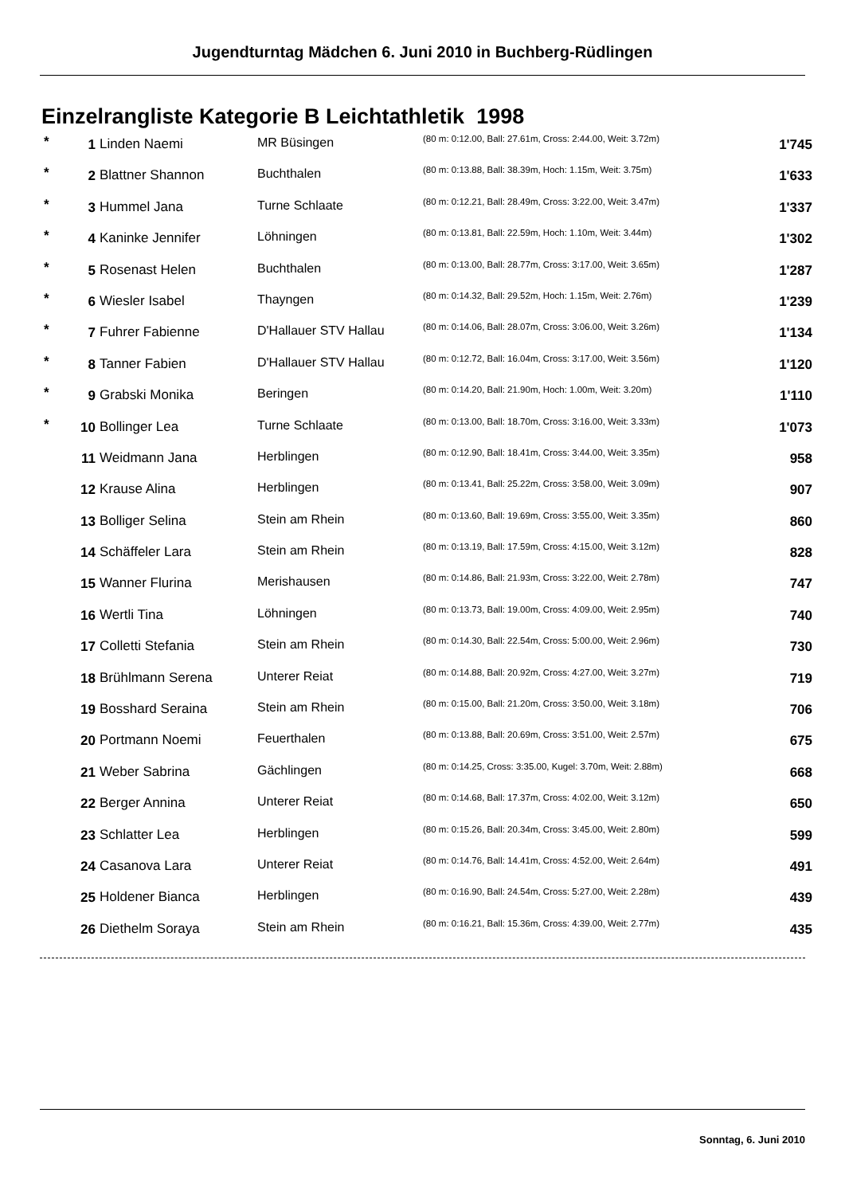Jugendturntag Mädchen 6. Juni 2010 in Buchberg-Rüdlingen
Einzelrangliste Kategorie B Leichtathletik 1998
| * | 1 | Linden Naemi | MR Büsingen | (80 m: 0:12.00, Ball: 27.61m, Cross: 2:44.00, Weit: 3.72m) | 1'745 |
| * | 2 | Blattner Shannon | Buchthalen | (80 m: 0:13.88, Ball: 38.39m, Hoch: 1.15m, Weit: 3.75m) | 1'633 |
| * | 3 | Hummel Jana | Turne Schlaate | (80 m: 0:12.21, Ball: 28.49m, Cross: 3:22.00, Weit: 3.47m) | 1'337 |
| * | 4 | Kaninke Jennifer | Löhningen | (80 m: 0:13.81, Ball: 22.59m, Hoch: 1.10m, Weit: 3.44m) | 1'302 |
| * | 5 | Rosenast Helen | Buchthalen | (80 m: 0:13.00, Ball: 28.77m, Cross: 3:17.00, Weit: 3.65m) | 1'287 |
| * | 6 | Wiesler Isabel | Thayngen | (80 m: 0:14.32, Ball: 29.52m, Hoch: 1.15m, Weit: 2.76m) | 1'239 |
| * | 7 | Fuhrer Fabienne | D'Hallauer STV Hallau | (80 m: 0:14.06, Ball: 28.07m, Cross: 3:06.00, Weit: 3.26m) | 1'134 |
| * | 8 | Tanner Fabien | D'Hallauer STV Hallau | (80 m: 0:12.72, Ball: 16.04m, Cross: 3:17.00, Weit: 3.56m) | 1'120 |
| * | 9 | Grabski Monika | Beringen | (80 m: 0:14.20, Ball: 21.90m, Hoch: 1.00m, Weit: 3.20m) | 1'110 |
| * | 10 | Bollinger Lea | Turne Schlaate | (80 m: 0:13.00, Ball: 18.70m, Cross: 3:16.00, Weit: 3.33m) | 1'073 |
| | 11 | Weidmann Jana | Herblingen | (80 m: 0:12.90, Ball: 18.41m, Cross: 3:44.00, Weit: 3.35m) | 958 |
| | 12 | Krause Alina | Herblingen | (80 m: 0:13.41, Ball: 25.22m, Cross: 3:58.00, Weit: 3.09m) | 907 |
| | 13 | Bolliger Selina | Stein am Rhein | (80 m: 0:13.60, Ball: 19.69m, Cross: 3:55.00, Weit: 3.35m) | 860 |
| | 14 | Schäffeler Lara | Stein am Rhein | (80 m: 0:13.19, Ball: 17.59m, Cross: 4:15.00, Weit: 3.12m) | 828 |
| | 15 | Wanner Flurina | Merishausen | (80 m: 0:14.86, Ball: 21.93m, Cross: 3:22.00, Weit: 2.78m) | 747 |
| | 16 | Wertli Tina | Löhningen | (80 m: 0:13.73, Ball: 19.00m, Cross: 4:09.00, Weit: 2.95m) | 740 |
| | 17 | Colletti Stefania | Stein am Rhein | (80 m: 0:14.30, Ball: 22.54m, Cross: 5:00.00, Weit: 2.96m) | 730 |
| | 18 | Brühlmann Serena | Unterer Reiat | (80 m: 0:14.88, Ball: 20.92m, Cross: 4:27.00, Weit: 3.27m) | 719 |
| | 19 | Bosshard Seraina | Stein am Rhein | (80 m: 0:15.00, Ball: 21.20m, Cross: 3:50.00, Weit: 3.18m) | 706 |
| | 20 | Portmann Noemi | Feuerthalen | (80 m: 0:13.88, Ball: 20.69m, Cross: 3:51.00, Weit: 2.57m) | 675 |
| | 21 | Weber Sabrina | Gächlingen | (80 m: 0:14.25, Cross: 3:35.00, Kugel: 3.70m, Weit: 2.88m) | 668 |
| | 22 | Berger Annina | Unterer Reiat | (80 m: 0:14.68, Ball: 17.37m, Cross: 4:02.00, Weit: 3.12m) | 650 |
| | 23 | Schlatter Lea | Herblingen | (80 m: 0:15.26, Ball: 20.34m, Cross: 3:45.00, Weit: 2.80m) | 599 |
| | 24 | Casanova Lara | Unterer Reiat | (80 m: 0:14.76, Ball: 14.41m, Cross: 4:52.00, Weit: 2.64m) | 491 |
| | 25 | Holdener Bianca | Herblingen | (80 m: 0:16.90, Ball: 24.54m, Cross: 5:27.00, Weit: 2.28m) | 439 |
| | 26 | Diethelm Soraya | Stein am Rhein | (80 m: 0:16.21, Ball: 15.36m, Cross: 4:39.00, Weit: 2.77m) | 435 |
Sonntag, 6. Juni 2010